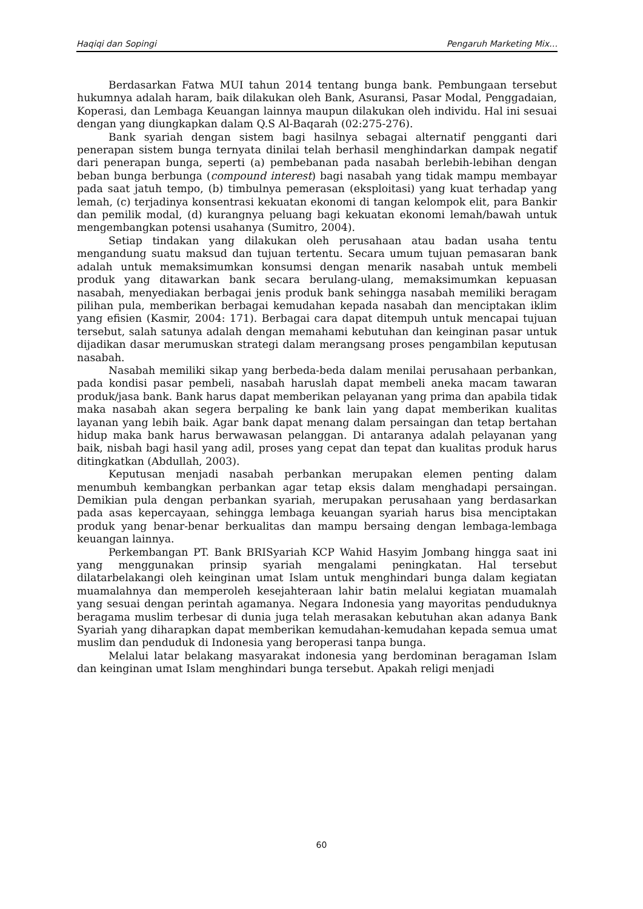Haqiqi dan Sopingi Pengaruh Marketing Mix…
Berdasarkan Fatwa MUI tahun 2014 tentang bunga bank. Pembungaan tersebut hukumnya adalah haram, baik dilakukan oleh Bank, Asuransi, Pasar Modal, Penggadaian, Koperasi, dan Lembaga Keuangan lainnya maupun dilakukan oleh individu. Hal ini sesuai dengan yang diungkapkan dalam Q.S Al-Baqarah (02:275-276).
Bank syariah dengan sistem bagi hasilnya sebagai alternatif pengganti dari penerapan sistem bunga ternyata dinilai telah berhasil menghindarkan dampak negatif dari penerapan bunga, seperti (a) pembebanan pada nasabah berlebih-lebihan dengan beban bunga berbunga (compound interest) bagi nasabah yang tidak mampu membayar pada saat jatuh tempo, (b) timbulnya pemerasan (eksploitasi) yang kuat terhadap yang lemah, (c) terjadinya konsentrasi kekuatan ekonomi di tangan kelompok elit, para Bankir dan pemilik modal, (d) kurangnya peluang bagi kekuatan ekonomi lemah/bawah untuk mengembangkan potensi usahanya (Sumitro, 2004).
Setiap tindakan yang dilakukan oleh perusahaan atau badan usaha tentu mengandung suatu maksud dan tujuan tertentu. Secara umum tujuan pemasaran bank adalah untuk memaksimumkan konsumsi dengan menarik nasabah untuk membeli produk yang ditawarkan bank secara berulang-ulang, memaksimumkan kepuasan nasabah, menyediakan berbagai jenis produk bank sehingga nasabah memiliki beragam pilihan pula, memberikan berbagai kemudahan kepada nasabah dan menciptakan iklim yang efisien (Kasmir, 2004: 171). Berbagai cara dapat ditempuh untuk mencapai tujuan tersebut, salah satunya adalah dengan memahami kebutuhan dan keinginan pasar untuk dijadikan dasar merumuskan strategi dalam merangsang proses pengambilan keputusan nasabah.
Nasabah memiliki sikap yang berbeda-beda dalam menilai perusahaan perbankan, pada kondisi pasar pembeli, nasabah haruslah dapat membeli aneka macam tawaran produk/jasa bank. Bank harus dapat memberikan pelayanan yang prima dan apabila tidak maka nasabah akan segera berpaling ke bank lain yang dapat memberikan kualitas layanan yang lebih baik. Agar bank dapat menang dalam persaingan dan tetap bertahan hidup maka bank harus berwawasan pelanggan. Di antaranya adalah pelayanan yang baik, nisbah bagi hasil yang adil, proses yang cepat dan tepat dan kualitas produk harus ditingkatkan (Abdullah, 2003).
Keputusan menjadi nasabah perbankan merupakan elemen penting dalam menumbuh kembangkan perbankan agar tetap eksis dalam menghadapi persaingan. Demikian pula dengan perbankan syariah, merupakan perusahaan yang berdasarkan pada asas kepercayaan, sehingga lembaga keuangan syariah harus bisa menciptakan produk yang benar-benar berkualitas dan mampu bersaing dengan lembaga-lembaga keuangan lainnya.
Perkembangan PT. Bank BRISyariah KCP Wahid Hasyim Jombang hingga saat ini yang menggunakan prinsip syariah mengalami peningkatan. Hal tersebut dilatarbelakangi oleh keinginan umat Islam untuk menghindari bunga dalam kegiatan muamalahnya dan memperoleh kesejahteraan lahir batin melalui kegiatan muamalah yang sesuai dengan perintah agamanya. Negara Indonesia yang mayoritas penduduknya beragama muslim terbesar di dunia juga telah merasakan kebutuhan akan adanya Bank Syariah yang diharapkan dapat memberikan kemudahan-kemudahan kepada semua umat muslim dan penduduk di Indonesia yang beroperasi tanpa bunga.
Melalui latar belakang masyarakat indonesia yang berdominan beragaman Islam dan keinginan umat Islam menghindari bunga tersebut. Apakah religi menjadi
60